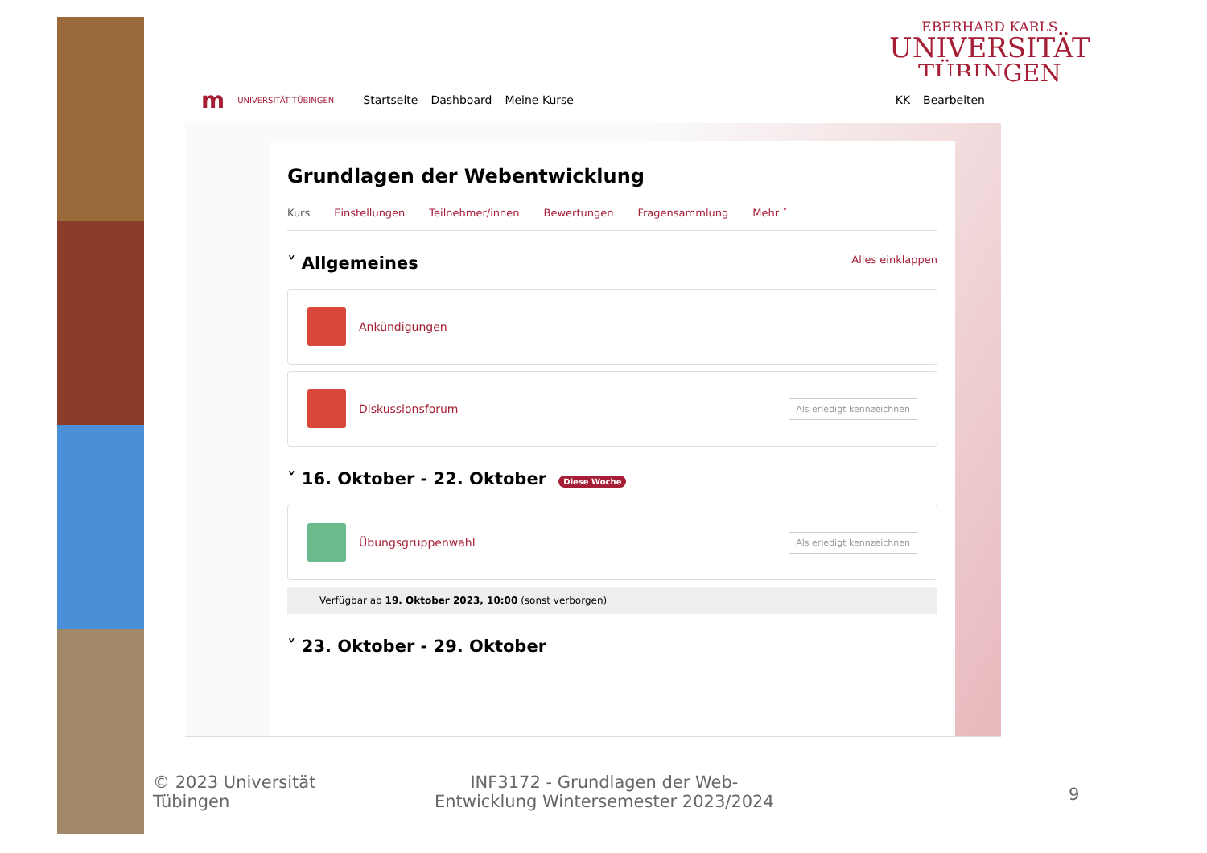EBERHARD KARLS
UNIVERSITÄT
TÜBINGEN
m UNIVERSITÄT TÜBINGEN Startseite Dashboard Meine Kurse KK Bearbeiten
Grundlagen der Webentwicklung
Kurs Einstellungen Teilnehmer/innen Bewertungen Fragensammlung Mehr ˅
˅ Allgemeines Alles einklappen
Ankündigungen
Diskussionsforum Als erledigt kennzeichnen
˅ 16. Oktober - 22. Oktober Diese Woche
Übungsgruppenwahl Als erledigt kennzeichnen
Verfügbar ab 19. Oktober 2023, 10:00 (sonst verborgen)
˅ 23. Oktober - 29. Oktober
© 2023 Universität
Tübingen
INF3172 - Grundlagen der Web-
Entwicklung Wintersemester 2023/2024
9